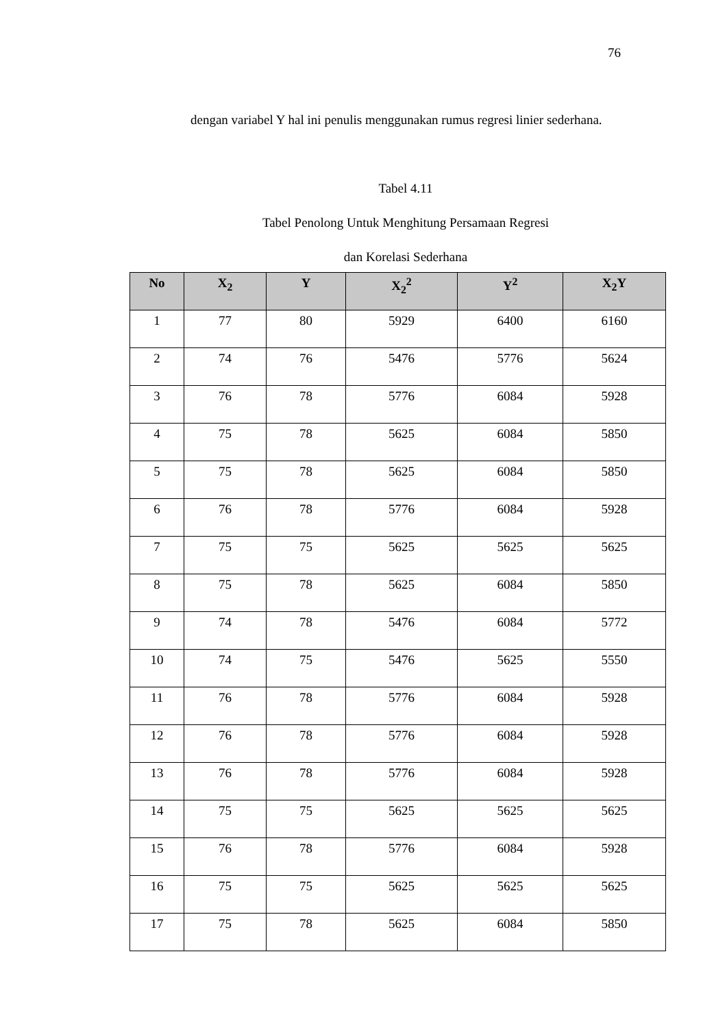76
dengan variabel Y hal ini penulis menggunakan rumus regresi linier sederhana.
Tabel 4.11
Tabel Penolong Untuk Menghitung Persamaan Regresi
dan Korelasi Sederhana
| No | X<sub>2</sub> | Y | X<sub>2</sub><sup>2</sup> | Y<sup>2</sup> | X<sub>2</sub>Y |
| --- | --- | --- | --- | --- | --- |
| 1 | 77 | 80 | 5929 | 6400 | 6160 |
| 2 | 74 | 76 | 5476 | 5776 | 5624 |
| 3 | 76 | 78 | 5776 | 6084 | 5928 |
| 4 | 75 | 78 | 5625 | 6084 | 5850 |
| 5 | 75 | 78 | 5625 | 6084 | 5850 |
| 6 | 76 | 78 | 5776 | 6084 | 5928 |
| 7 | 75 | 75 | 5625 | 5625 | 5625 |
| 8 | 75 | 78 | 5625 | 6084 | 5850 |
| 9 | 74 | 78 | 5476 | 6084 | 5772 |
| 10 | 74 | 75 | 5476 | 5625 | 5550 |
| 11 | 76 | 78 | 5776 | 6084 | 5928 |
| 12 | 76 | 78 | 5776 | 6084 | 5928 |
| 13 | 76 | 78 | 5776 | 6084 | 5928 |
| 14 | 75 | 75 | 5625 | 5625 | 5625 |
| 15 | 76 | 78 | 5776 | 6084 | 5928 |
| 16 | 75 | 75 | 5625 | 5625 | 5625 |
| 17 | 75 | 78 | 5625 | 6084 | 5850 |